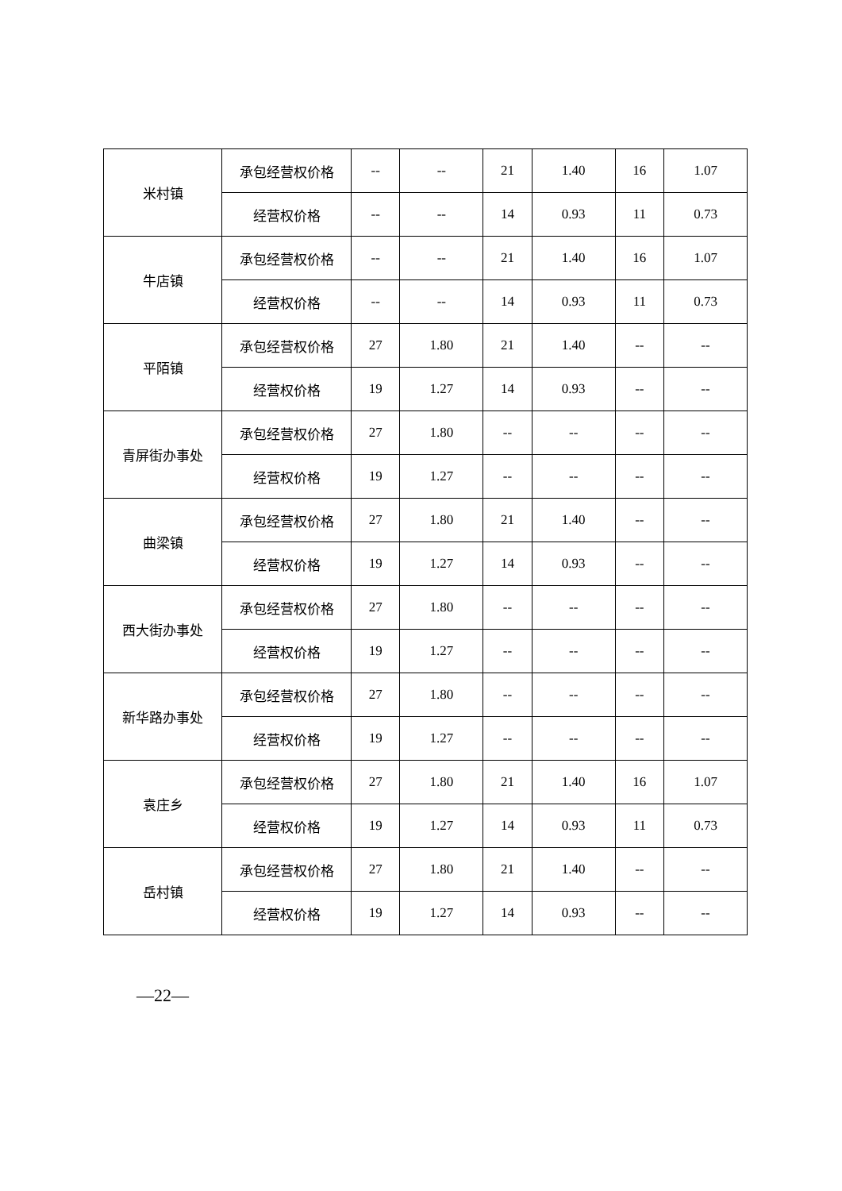| 米村镇 | 承包经营权价格 | -- | -- | 21 | 1.40 | 16 | 1.07 |
| | 经营权价格 | -- | -- | 14 | 0.93 | 11 | 0.73 |
| 牛店镇 | 承包经营权价格 | -- | -- | 21 | 1.40 | 16 | 1.07 |
| | 经营权价格 | -- | -- | 14 | 0.93 | 11 | 0.73 |
| 平陌镇 | 承包经营权价格 | 27 | 1.80 | 21 | 1.40 | -- | -- |
| | 经营权价格 | 19 | 1.27 | 14 | 0.93 | -- | -- |
| 青屏街办事处 | 承包经营权价格 | 27 | 1.80 | -- | -- | -- | -- |
| | 经营权价格 | 19 | 1.27 | -- | -- | -- | -- |
| 曲梁镇 | 承包经营权价格 | 27 | 1.80 | 21 | 1.40 | -- | -- |
| | 经营权价格 | 19 | 1.27 | 14 | 0.93 | -- | -- |
| 西大街办事处 | 承包经营权价格 | 27 | 1.80 | -- | -- | -- | -- |
| | 经营权价格 | 19 | 1.27 | -- | -- | -- | -- |
| 新华路办事处 | 承包经营权价格 | 27 | 1.80 | -- | -- | -- | -- |
| | 经营权价格 | 19 | 1.27 | -- | -- | -- | -- |
| 袁庄乡 | 承包经营权价格 | 27 | 1.80 | 21 | 1.40 | 16 | 1.07 |
| | 经营权价格 | 19 | 1.27 | 14 | 0.93 | 11 | 0.73 |
| 岳村镇 | 承包经营权价格 | 27 | 1.80 | 21 | 1.40 | -- | -- |
| | 经营权价格 | 19 | 1.27 | 14 | 0.93 | -- | -- |
—22—